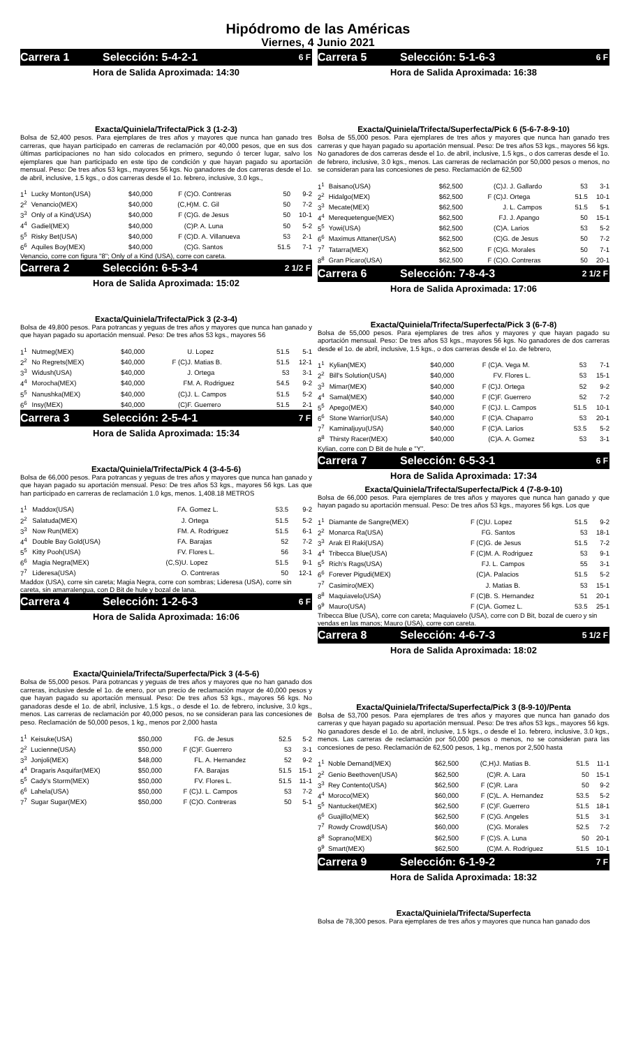Hipódromo de las Américas
Viernes, 4 Junio 2021
Carrera 1 Selección: 5-4-2-1 6 F
Hora de Salida Aproximada: 14:30
Exacta/Quiniela/Trifecta/Pick 3 (1-2-3)
Bolsa de 52,400 pesos. Para ejemplares de tres años y mayores que nunca han ganado tres carreras, que hayan participado en carreras de reclamación por 40,000 pesos, que en sus dos últimas participaciones no han sido colocados en primero, segundo ó tercer lugar, salvo los ejemplares que han participado en este tipo de condición y que hayan pagado su aportación mensual. Peso: De tres años 53 kgs., mayores 56 kgs. No ganadores de dos carreras desde el 1o. de abril, inclusive, 1.5 kgs., o dos carreras desde el 1o. febrero, inclusive, 3.0 kgs.,
| 1<sup>1</sup> | Lucky Monton(USA) | $40,000 | F (C) | O. Contreras | 50 | 9-2 |
| 2<sup>2</sup> | Venancio(MEX) | $40,000 | (C,H) | M. C. Gil | 50 | 7-2 |
| 3<sup>3</sup> | Only of a Kind(USA) | $40,000 | F (C) | G. de Jesus | 50 | 10-1 |
| 4<sup>4</sup> | Gadiel(MEX) | $40,000 | (C) | P. A. Luna | 50 | 5-2 |
| 5<sup>5</sup> | Risky Bet(USA) | $40,000 | F (C) | D. A. Villanueva | 53 | 2-1 |
| 6<sup>6</sup> | Aquiles Boy(MEX) | $40,000 | (C) | G. Santos | 51.5 | 7-1 |
Venancio, corre con figura "8"; Only of a Kind (USA), corre con careta.
Carrera 2 Selección: 6-5-3-4 2 1/2 F
Hora de Salida Aproximada: 15:02
Exacta/Quiniela/Trifecta/Pick 3 (2-3-4)
Bolsa de 49,800 pesos. Para potrancas y yeguas de tres años y mayores que nunca han ganado y que hayan pagado su aportación mensual. Peso: De tres años 53 kgs., mayores 56
| 1<sup>1</sup> | Nutmeg(MEX) | $40,000 | | U. Lopez | 51.5 | 5-1 |
| 2<sup>2</sup> | No Regrets(MEX) | $40,000 | F (C) | J. Matias B. | 51.5 | 12-1 |
| 3<sup>3</sup> | Widush(USA) | $40,000 | | J. Ortega | 53 | 3-1 |
| 4<sup>4</sup> | Morocha(MEX) | $40,000 | F | M. A. Rodriguez | 54.5 | 9-2 |
| 5<sup>5</sup> | Nanushka(MEX) | $40,000 | (C) | J. L. Campos | 51.5 | 5-2 |
| 6<sup>6</sup> | Insy(MEX) | $40,000 | (C) | F. Guerrero | 51.5 | 2-1 |
Carrera 3 Selección: 2-5-4-1 7 F
Hora de Salida Aproximada: 15:34
Exacta/Quiniela/Trifecta/Pick 4 (3-4-5-6)
Bolsa de 66,000 pesos. Para potrancas y yeguas de tres años y mayores que nunca han ganado y que hayan pagado su aportación mensual. Peso: De tres años 53 kgs., mayores 56 kgs. Las que han participado en carreras de reclamación 1.0 kgs, menos. 1,408.18 METROS
| 1<sup>1</sup> | Maddox(USA) | | F | A. Gomez L. | 53.5 | 9-2 |
| 2<sup>2</sup> | Salatuda(MEX) | | | J. Ortega | 51.5 | 5-2 |
| 3<sup>3</sup> | Now Run(MEX) | | F | M. A. Rodriguez | 51.5 | 6-1 |
| 4<sup>4</sup> | Double Bay Gold(USA) | | F | A. Barajas | 52 | 7-2 |
| 5<sup>5</sup> | Kitty Pooh(USA) | | F | V. Flores L. | 56 | 3-1 |
| 6<sup>6</sup> | Magia Negra(MEX) | | (C,S) | U. Lopez | 51.5 | 9-1 |
| 7<sup>7</sup> | Lideresa(USA) | | | O. Contreras | 50 | 12-1 |
Maddox (USA), corre sin careta; Magia Negra, corre con sombras; Lideresa (USA), corre sin careta, sin amarralengua, con D Bit de hule y bozal de lana.
Carrera 4 Selección: 1-2-6-3 6 F
Hora de Salida Aproximada: 16:06
Exacta/Quiniela/Trifecta/Superfecta/Pick 3 (4-5-6)
Bolsa de 55,000 pesos. Para potrancas y yeguas de tres años y mayores que no han ganado dos carreras, inclusive desde el 1o. de enero, por un precio de reclamación mayor de 40,000 pesos y que hayan pagado su aportación mensual. Peso: De tres años 53 kgs., mayores 56 kgs. No ganadoras desde el 1o. de abril, inclusive, 1.5 kgs., o desde el 1o. de febrero, inclusive, 3.0 kgs., menos. Las carreras de reclamación por 40,000 pesos, no se consideran para las concesiones de peso. Reclamación de 50,000 pesos, 1 kg., menos por 2,000 hasta
| 1<sup>1</sup> | Keisuke(USA) | $50,000 | F | G. de Jesus | 52.5 | 5-2 |
| 2<sup>2</sup> | Lucienne(USA) | $50,000 | F (C) | F. Guerrero | 53 | 3-1 |
| 3<sup>3</sup> | Jonjoli(MEX) | $48,000 | F | L. A. Hernandez | 52 | 9-2 |
| 4<sup>4</sup> | Dragaris Asquifar(MEX) | $50,000 | F | A. Barajas | 51.5 | 15-1 |
| 5<sup>5</sup> | Cady's Storm(MEX) | $50,000 | F | V. Flores L. | 51.5 | 11-1 |
| 6<sup>6</sup> | Lahela(USA) | $50,000 | F (C) | J. L. Campos | 53 | 7-2 |
| 7<sup>7</sup> | Sugar Sugar(MEX) | $50,000 | F (C) | O. Contreras | 50 | 5-1 |
Carrera 5 Selección: 5-1-6-3 6 F
Hora de Salida Aproximada: 16:38
Exacta/Quiniela/Trifecta/Superfecta/Pick 6 (5-6-7-8-9-10)
Bolsa de 55,000 pesos. Para ejemplares de tres años y mayores que nunca han ganado tres carreras y que hayan pagado su aportación mensual. Peso: De tres años 53 kgs., mayores 56 kgs. No ganadores de dos carreras desde el 1o. de abril, inclusive, 1.5 kgs., o dos carreras desde el 1o. de febrero, inclusive, 3.0 kgs., menos. Las carreras de reclamación por 50,000 pesos o menos, no se consideran para las concesiones de peso. Reclamación de 62,500
| 1<sup>1</sup> | Baisano(USA) | $62,500 | (C) | J. J. Gallardo | 53 | 3-1 |
| 2<sup>2</sup> | Hidalgo(MEX) | $62,500 | F (C) | J. Ortega | 51.5 | 10-1 |
| 3<sup>3</sup> | Mecate(MEX) | $62,500 | | J. L. Campos | 51.5 | 5-1 |
| 4<sup>4</sup> | Merequetengue(MEX) | $62,500 | F | J. J. Apango | 50 | 15-1 |
| 5<sup>5</sup> | Yowi(USA) | $62,500 | (C) | A. Larios | 53 | 5-2 |
| 6<sup>6</sup> | Maximus Attaner(USA) | $62,500 | (C) | G. de Jesus | 50 | 7-2 |
| 7<sup>7</sup> | Tatarra(MEX) | $62,500 | F (C) | G. Morales | 50 | 7-1 |
| 8<sup>8</sup> | Gran Picaro(USA) | $62,500 | F (C) | O. Contreras | 50 | 20-1 |
Carrera 6 Selección: 7-8-4-3 2 1/2 F
Hora de Salida Aproximada: 17:06
Exacta/Quiniela/Trifecta/Superfecta/Pick 3 (6-7-8)
Bolsa de 55,000 pesos. Para ejemplares de tres años y mayores y que hayan pagado su aportación mensual. Peso: De tres años 53 kgs., mayores 56 kgs. No ganadores de dos carreras desde el 1o. de abril, inclusive, 1.5 kgs., o dos carreras desde el 1o. de febrero,
| 1<sup>1</sup> | Kylian(MEX) | $40,000 | F (C) | A. Vega M. | 53 | 7-1 |
| 2<sup>2</sup> | Bill's Solution(USA) | $40,000 | F | V. Flores L. | 53 | 15-1 |
| 3<sup>3</sup> | Mimar(MEX) | $40,000 | F (C) | J. Ortega | 52 | 9-2 |
| 4<sup>4</sup> | Samal(MEX) | $40,000 | F (C) | F. Guerrero | 52 | 7-2 |
| 5<sup>5</sup> | Apego(MEX) | $40,000 | F (C) | J. L. Campos | 51.5 | 10-1 |
| 6<sup>6</sup> | Stone Warrior(USA) | $40,000 | F (C) | A. Chaparro | 53 | 20-1 |
| 7<sup>7</sup> | Kaminaljuyu(USA) | $40,000 | F (C) | A. Larios | 53.5 | 5-2 |
| 8<sup>8</sup> | Thirsty Racer(MEX) | $40,000 | (C) | A. A. Gomez | 53 | 3-1 |
Kylian, corre con D Bit de hule e "Y".
Carrera 7 Selección: 6-5-3-1 6 F
Hora de Salida Aproximada: 17:34
Exacta/Quiniela/Trifecta/Superfecta/Pick 4 (7-8-9-10)
Bolsa de 66,000 pesos. Para ejemplares de tres años y mayores que nunca han ganado y que hayan pagado su aportación mensual. Peso: De tres años 53 kgs., mayores 56 kgs. Los que
| 1<sup>1</sup> | Diamante de Sangre(MEX) | F (C) | U. Lopez | 51.5 | 9-2 |
| 2<sup>2</sup> | Monarca Ra(USA) | F | G. Santos | 53 | 18-1 |
| 3<sup>3</sup> | Arak El Raki(USA) | F (C) | G. de Jesus | 51.5 | 7-2 |
| 4<sup>4</sup> | Tribecca Blue(USA) | F (C) | M. A. Rodriguez | 53 | 9-1 |
| 5<sup>5</sup> | Rich's Rags(USA) | F | J. L. Campos | 55 | 3-1 |
| 6<sup>6</sup> | Forever Pigudi(MEX) | (C) | A. Palacios | 51.5 | 5-2 |
| 7<sup>7</sup> | Casimiro(MEX) | | J. Matias B. | 53 | 15-1 |
| 8<sup>8</sup> | Maquiavelo(USA) | F (C) | B. S. Hernandez | 51 | 20-1 |
| 9<sup>9</sup> | Mauro(USA) | F (C) | A. Gomez L. | 53.5 | 25-1 |
Tribecca Blue (USA), corre con careta; Maquiavelo (USA), corre con D Bit, bozal de cuero y sin vendas en las manos; Mauro (USA), corre con careta.
Carrera 8 Selección: 4-6-7-3 5 1/2 F
Hora de Salida Aproximada: 18:02
Exacta/Quiniela/Trifecta/Superfecta/Pick 3 (8-9-10)/Penta
Bolsa de 53,700 pesos. Para ejemplares de tres años y mayores que nunca han ganado dos carreras y que hayan pagado su aportación mensual. Peso: De tres años 53 kgs., mayores 56 kgs. No ganadores desde el 1o. de abril, inclusive, 1.5 kgs., o desde el 1o. febrero, inclusive, 3.0 kgs., menos. Las carreras de reclamación por 50,000 pesos o menos, no se consideran para las concesiones de peso. Reclamación de 62,500 pesos, 1 kg., menos por 2,500 hasta
| 1<sup>1</sup> | Noble Demand(MEX) | $62,500 | (C,H) | J. Matias B. | 51.5 | 11-1 |
| 2<sup>2</sup> | Genio Beethoven(USA) | $62,500 | (C) | R. A. Lara | 50 | 15-1 |
| 3<sup>3</sup> | Rey Contento(USA) | $62,500 | F (C) | R. Lara | 50 | 9-2 |
| 4<sup>4</sup> | Moroco(MEX) | $60,000 | F (C) | L. A. Hernandez | 53.5 | 5-2 |
| 5<sup>5</sup> | Nantucket(MEX) | $62,500 | F (C) | F. Guerrero | 51.5 | 18-1 |
| 6<sup>6</sup> | Guajillo(MEX) | $62,500 | F (C) | G. Angeles | 51.5 | 3-1 |
| 7<sup>7</sup> | Rowdy Crowd(USA) | $60,000 | (C) | G. Morales | 52.5 | 7-2 |
| 8<sup>8</sup> | Soprano(MEX) | $62,500 | F (C) | S. A. Luna | 50 | 20-1 |
| 9<sup>9</sup> | Smart(MEX) | $62,500 | (C) | M. A. Rodriguez | 51.5 | 10-1 |
Carrera 9 Selección: 6-1-9-2 7 F
Hora de Salida Aproximada: 18:32
Exacta/Quiniela/Trifecta/Superfecta
Bolsa de 78,300 pesos. Para ejemplares de tres años y mayores que nunca han ganado dos